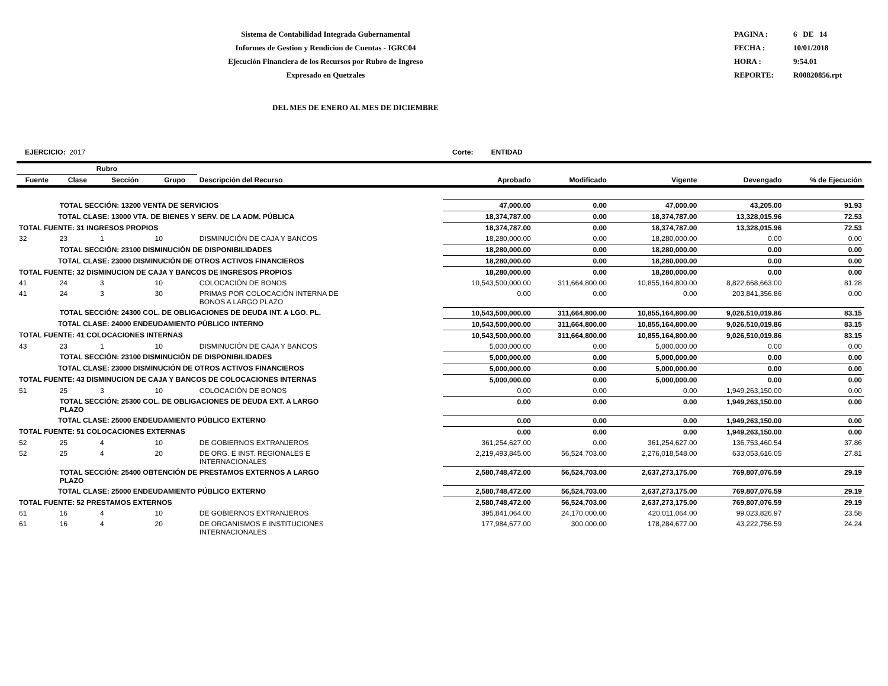Sistema de Contabilidad Integrada Gubernamental
Informes de Gestion y Rendicion de Cuentas - IGRC04
Ejecución Financiera de los Recursos por Rubro de Ingreso
Expresado en Quetzales
PAGINA : 6 DE 14
FECHA : 10/01/2018
HORA : 9:54.01
REPORTE: R00820856.rpt
DEL MES DE ENERO AL MES DE DICIEMBRE
EJERCICIO: 2017 Corte: ENTIDAD
| Rubro | | | | | | | | | |
| --- | --- | --- | --- | --- | --- | --- | --- | --- | --- |
| Fuente | Clase | Sección | Grupo | Descripción del Recurso | Aprobado | Modificado | Vigente | Devengado | % de Ejecución |
| | TOTAL SECCIÓN: 13200 VENTA DE SERVICIOS | | | | 47,000.00 | 0.00 | 47,000.00 | 43,205.00 | 91.93 |
| TOTAL CLASE: 13000 VTA. DE BIENES Y SERV. DE LA ADM. PÚBLICA | | | | | 18,374,787.00 | 0.00 | 18,374,787.00 | 13,328,015.96 | 72.53 |
| TOTAL FUENTE: 31 INGRESOS PROPIOS | | | | | 18,374,787.00 | 0.00 | 18,374,787.00 | 13,328,015.96 | 72.53 |
| 32 | 23 | 1 | 10 | DISMINUCIÓN DE CAJA Y BANCOS | 18,280,000.00 | 0.00 | 18,280,000.00 | 0.00 | 0.00 |
| | TOTAL SECCIÓN: 23100 DISMINUCIÓN DE DISPONIBILIDADES | | | | 18,280,000.00 | 0.00 | 18,280,000.00 | 0.00 | 0.00 |
| TOTAL CLASE: 23000 DISMINUCIÓN DE OTROS ACTIVOS FINANCIEROS | | | | | 18,280,000.00 | 0.00 | 18,280,000.00 | 0.00 | 0.00 |
| TOTAL FUENTE: 32 DISMINUCION DE CAJA Y BANCOS DE INGRESOS PROPIOS | | | | | 18,280,000.00 | 0.00 | 18,280,000.00 | 0.00 | 0.00 |
| 41 | 24 | 3 | 10 | COLOCACIÓN DE BONOS | 10,543,500,000.00 | 311,664,800.00 | 10,855,164,800.00 | 8,822,668,663.00 | 81.28 |
| 41 | 24 | 3 | 30 | PRIMAS POR COLOCACIÓN INTERNA DE BONOS A LARGO PLAZO | 0.00 | 0.00 | 0.00 | 203,841,356.86 | 0.00 |
| | TOTAL SECCIÓN: 24300 COL. DE OBLIGACIONES DE DEUDA INT. A LGO. PL. | | | | 10,543,500,000.00 | 311,664,800.00 | 10,855,164,800.00 | 9,026,510,019.86 | 83.15 |
| TOTAL CLASE: 24000 ENDEUDAMIENTO PÚBLICO INTERNO | | | | | 10,543,500,000.00 | 311,664,800.00 | 10,855,164,800.00 | 9,026,510,019.86 | 83.15 |
| TOTAL FUENTE: 41 COLOCACIONES INTERNAS | | | | | 10,543,500,000.00 | 311,664,800.00 | 10,855,164,800.00 | 9,026,510,019.86 | 83.15 |
| 43 | 23 | 1 | 10 | DISMINUCIÓN DE CAJA Y BANCOS | 5,000,000.00 | 0.00 | 5,000,000.00 | 0.00 | 0.00 |
| | TOTAL SECCIÓN: 23100 DISMINUCIÓN DE DISPONIBILIDADES | | | | 5,000,000.00 | 0.00 | 5,000,000.00 | 0.00 | 0.00 |
| TOTAL CLASE: 23000 DISMINUCIÓN DE OTROS ACTIVOS FINANCIEROS | | | | | 5,000,000.00 | 0.00 | 5,000,000.00 | 0.00 | 0.00 |
| TOTAL FUENTE: 43 DISMINUCION DE CAJA Y BANCOS DE COLOCACIONES INTERNAS | | | | | 5,000,000.00 | 0.00 | 5,000,000.00 | 0.00 | 0.00 |
| 51 | 25 | 3 | 10 | COLOCACIÓN DE BONOS | 0.00 | 0.00 | 0.00 | 1,949,263,150.00 | 0.00 |
| | TOTAL SECCIÓN: 25300 COL. DE OBLIGACIONES DE DEUDA EXT. A LARGO PLAZO | | | | 0.00 | 0.00 | 0.00 | 1,949,263,150.00 | 0.00 |
| TOTAL CLASE: 25000 ENDEUDAMIENTO PÚBLICO EXTERNO | | | | | 0.00 | 0.00 | 0.00 | 1,949,263,150.00 | 0.00 |
| TOTAL FUENTE: 51 COLOCACIONES EXTERNAS | | | | | 0.00 | 0.00 | 0.00 | 1,949,263,150.00 | 0.00 |
| 52 | 25 | 4 | 10 | DE GOBIERNOS EXTRANJEROS | 361,254,627.00 | 0.00 | 361,254,627.00 | 136,753,460.54 | 37.86 |
| 52 | 25 | 4 | 20 | DE ORG. E INST. REGIONALES E INTERNACIONALES | 2,219,493,845.00 | 56,524,703.00 | 2,276,018,548.00 | 633,053,616.05 | 27.81 |
| | TOTAL SECCIÓN: 25400 OBTENCIÓN DE PRESTAMOS EXTERNOS A LARGO PLAZO | | | | 2,580,748,472.00 | 56,524,703.00 | 2,637,273,175.00 | 769,807,076.59 | 29.19 |
| TOTAL CLASE: 25000 ENDEUDAMIENTO PÚBLICO EXTERNO | | | | | 2,580,748,472.00 | 56,524,703.00 | 2,637,273,175.00 | 769,807,076.59 | 29.19 |
| TOTAL FUENTE: 52 PRESTAMOS EXTERNOS | | | | | 2,580,748,472.00 | 56,524,703.00 | 2,637,273,175.00 | 769,807,076.59 | 29.19 |
| 61 | 16 | 4 | 10 | DE GOBIERNOS EXTRANJEROS | 395,841,064.00 | 24,170,000.00 | 420,011,064.00 | 99,023,826.97 | 23.58 |
| 61 | 16 | 4 | 20 | DE ORGANISMOS E INSTITUCIONES INTERNACIONALES | 177,984,677.00 | 300,000.00 | 178,284,677.00 | 43,222,756.59 | 24.24 |